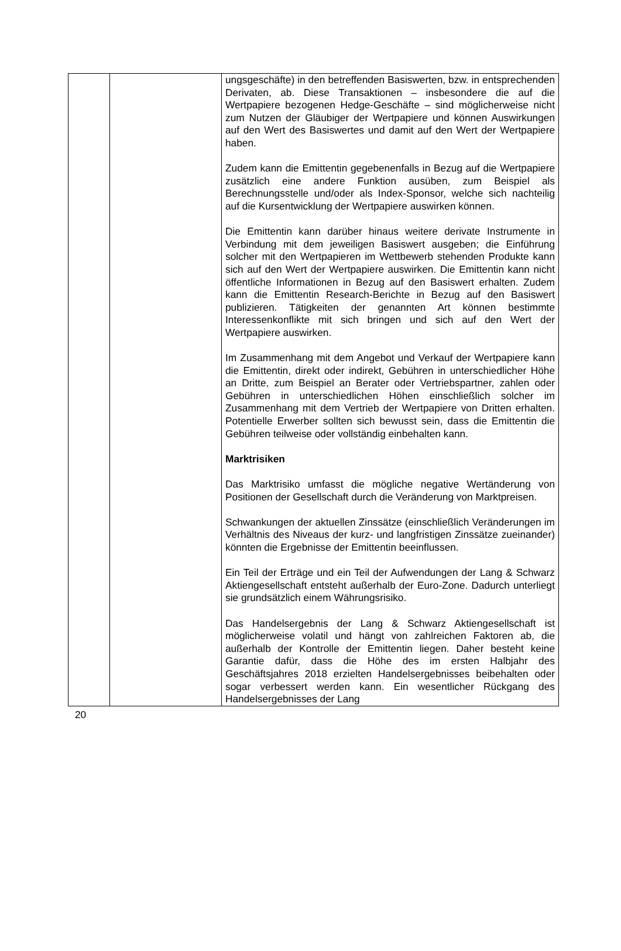| | | ungsgeschäfte) in den betreffenden Basiswerten, bzw. in entsprechenden Derivaten, ab. Diese Transaktionen – insbesondere die auf die Wertpapiere bezogenen Hedge-Geschäfte – sind möglicherweise nicht zum Nutzen der Gläubiger der Wertpapiere und können Auswirkungen auf den Wert des Basiswertes und damit auf den Wert der Wertpapiere haben. Zudem kann die Emittentin gegebenenfalls in Bezug auf die Wertpapiere zusätzlich eine andere Funktion ausüben, zum Beispiel als Berechnungsstelle und/oder als Index-Sponsor, welche sich nachteilig auf die Kursentwicklung der Wertpapiere auswirken können. Die Emittentin kann darüber hinaus weitere derivate Instrumente in Verbindung mit dem jeweiligen Basiswert ausgeben; die Einführung solcher mit den Wertpapieren im Wettbewerb stehenden Produkte kann sich auf den Wert der Wertpapiere auswirken. Die Emittentin kann nicht öffentliche Informationen in Bezug auf den Basiswert erhalten. Zudem kann die Emittentin Research-Berichte in Bezug auf den Basiswert publizieren. Tätigkeiten der genannten Art können bestimmte Interessenkonflikte mit sich bringen und sich auf den Wert der Wertpapiere auswirken. Im Zusammenhang mit dem Angebot und Verkauf der Wertpapiere kann die Emittentin, direkt oder indirekt, Gebühren in unterschiedlicher Höhe an Dritte, zum Beispiel an Berater oder Vertriebspartner, zahlen oder Gebühren in unterschiedlichen Höhen einschließlich solcher im Zusammenhang mit dem Vertrieb der Wertpapiere von Dritten erhalten. Potentielle Erwerber sollten sich bewusst sein, dass die Emittentin die Gebühren teilweise oder vollständig einbehalten kann. Marktrisiken Das Marktrisiko umfasst die mögliche negative Wertänderung von Positionen der Gesellschaft durch die Veränderung von Marktpreisen. Schwankungen der aktuellen Zinssätze (einschließlich Veränderungen im Verhältnis des Niveaus der kurz- und langfristigen Zinssätze zueinander) könnten die Ergebnisse der Emittentin beeinflussen. Ein Teil der Erträge und ein Teil der Aufwendungen der Lang & Schwarz Aktiengesellschaft entsteht außerhalb der Euro-Zone. Dadurch unterliegt sie grundsätzlich einem Währungsrisiko. Das Handelsergebnis der Lang & Schwarz Aktiengesellschaft ist möglicherweise volatil und hängt von zahlreichen Faktoren ab, die außerhalb der Kontrolle der Emittentin liegen. Daher besteht keine Garantie dafür, dass die Höhe des im ersten Halbjahr des Geschäftsjahres 2018 erzielten Handelsergebnisses beibehalten oder sogar verbessert werden kann. Ein wesentlicher Rückgang des Handelsergebnisses der Lang |
20